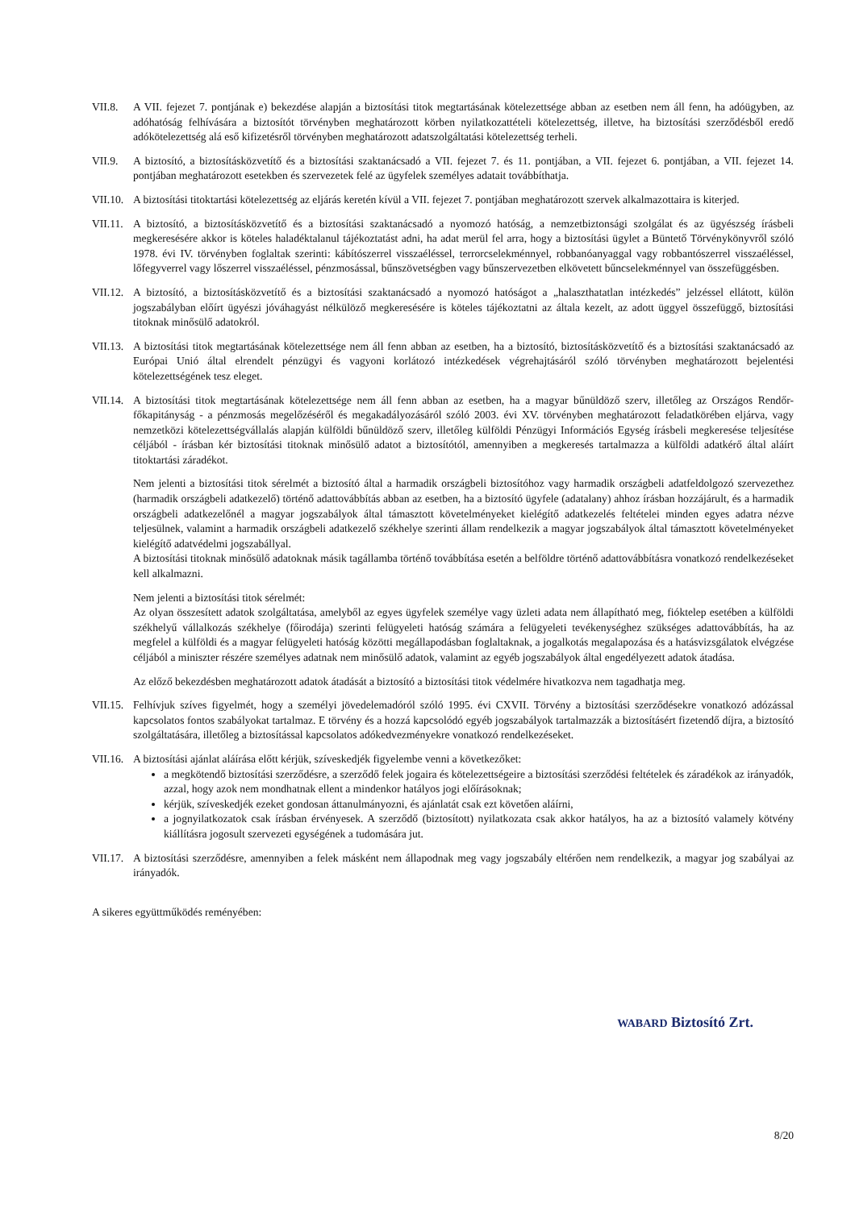VII.8. A VII. fejezet 7. pontjának e) bekezdése alapján a biztosítási titok megtartásának kötelezettsége abban az esetben nem áll fenn, ha adóügyben, az adóhatóság felhívására a biztosítót törvényben meghatározott körben nyilatkozattételi kötelezettség, illetve, ha biztosítási szerződésből eredő adókötelezettség alá eső kifizetésről törvényben meghatározott adatszolgáltatási kötelezettség terheli.
VII.9. A biztosító, a biztosításközvetítő és a biztosítási szaktanácsadó a VII. fejezet 7. és 11. pontjában, a VII. fejezet 6. pontjában, a VII. fejezet 14. pontjában meghatározott esetekben és szervezetek felé az ügyfelek személyes adatait továbbíthatja.
VII.10.
A biztosítási titoktartási kötelezettség az eljárás keretén kívül a VII. fejezet 7. pontjában meghatározott szervek alkalmazottaira is kiterjed.
VII.11.
A biztosító, a biztosításközvetítő és a biztosítási szaktanácsadó a nyomozó hatóság, a nemzetbiztonsági szolgálat és az ügyészség írásbeli megkeresésére akkor is köteles haladéktalanul tájékoztatást adni, ha adat merül fel arra, hogy a biztosítási ügylet a Büntető Törvénykönyvről szóló 1978. évi IV. törvényben foglaltak szerinti: kábítószerrel visszaéléssel, terrorcselekménnyel, robbanóanyaggal vagy robbantószerrel visszaéléssel, lőfegyverrel vagy lőszerrel visszaéléssel, pénzmosással, bűnszövetségben vagy bűnszervezetben elkövetett bűncselekménnyel van összefüggésben.
VII.12.
A biztosító, a biztosításközvetítő és a biztosítási szaktanácsadó a nyomozó hatóságot a „halaszthatatlan intézkedés” jelzéssel ellátott, külön jogszabályban előírt ügyészi jóváhagyást nélkülöző megkeresésére is köteles tájékoztatni az általa kezelt, az adott üggyel összefüggő, biztosítási titoknak minősülő adatokról.
VII.13.
A biztosítási titok megtartásának kötelezettsége nem áll fenn abban az esetben, ha a biztosító, biztosításközvetítő és a biztosítási szaktanácsadó az Európai Unió által elrendelt pénzügyi és vagyoni korlátozó intézkedések végrehajtásáról szóló törvényben meghatározott bejelentési kötelezettségének tesz eleget.
VII.14.
A biztosítási titok megtartásának kötelezettsége nem áll fenn abban az esetben, ha a magyar bűnüldöző szerv, illetőleg az Országos Rendőr-főkapitányság - a pénzmosás megelőzéséről és megakadályozásáról szóló 2003. évi XV. törvényben meghatározott feladatkörében eljárva, vagy nemzetközi kötelezettségvállalás alapján külföldi bűnüldöző szerv, illetőleg külföldi Pénzügyi Információs Egység írásbeli megkeresése teljesítése céljából - írásban kér biztosítási titoknak minősülő adatot a biztosítótól, amennyiben a megkeresés tartalmazza a külföldi adatkérő által aláírt titoktartási záradékot.
Nem jelenti a biztosítási titok sérelmét a biztosító által a harmadik országbeli biztosítóhoz vagy harmadik országbeli adatfeldolgozó szervezethez (harmadik országbeli adatkezelő) történő adattovábbítás abban az esetben, ha a biztosító ügyfele (adatalany) ahhoz írásban hozzájárult, és a harmadik országbeli adatkezelőnél a magyar jogszabályok által támasztott követelményeket kielégítő adatkezelés feltételei minden egyes adatra nézve teljesülnek, valamint a harmadik országbeli adatkezelő székhelye szerinti állam rendelkezik a magyar jogszabályok által támasztott követelményeket kielégítő adatvédelmi jogszabállyal.
A biztosítási titoknak minősülő adatoknak másik tagállamba történő továbbítása esetén a belföldre történő adattovábbításra vonatkozó rendelkezéseket kell alkalmazni.
Nem jelenti a biztosítási titok sérelmét:
Az olyan összesített adatok szolgáltatása, amelyből az egyes ügyfelek személye vagy üzleti adata nem állapítható meg, fióktelep esetében a külföldi székhelyű vállalkozás székhelye (főirodája) szerinti felügyeleti hatóság számára a felügyeleti tevékenységhez szükséges adattovábbítás, ha az megfelel a külföldi és a magyar felügyeleti hatóság közötti megállapodásban foglaltaknak, a jogalkotás megalapozása és a hatásvizsgálatok elvégzése céljából a miniszter részére személyes adatnak nem minősülő adatok, valamint az egyéb jogszabályok által engedélyezett adatok átadása.
Az előző bekezdésben meghatározott adatok átadását a biztosító a biztosítási titok védelmére hivatkozva nem tagadhatja meg.
VII.15.
Felhívjuk szíves figyelmét, hogy a személyi jövedelemadóról szóló 1995. évi CXVII. Törvény a biztosítási szerződésekre vonatkozó adózással kapcsolatos fontos szabályokat tartalmaz. E törvény és a hozzá kapcsolódó egyéb jogszabályok tartalmazzák a biztosításért fizetendő díjra, a biztosító szolgáltatására, illetőleg a biztosítással kapcsolatos adókedvezményekre vonatkozó rendelkezéseket.
VII.16.
A biztosítási ajánlat aláírása előtt kérjük, szíveskedjék figyelembe venni a következőket:
a megkötendő biztosítási szerződésre, a szerződő felek jogaira és kötelezettségeire a biztosítási szerződési feltételek és záradékok az irányadók, azzal, hogy azok nem mondhatnak ellent a mindenkor hatályos jogi előírásoknak;
kérjük, szíveskedjék ezeket gondosan áttanulmányozni, és ajánlatát csak ezt követően aláírni,
a jognyilatkozatok csak írásban érvényesek. A szerződő (biztosított) nyilatkozata csak akkor hatályos, ha az a biztosító valamely kötvény kiállításra jogosult szervezeti egységének a tudomására jut.
VII.17.
A biztosítási szerződésre, amennyiben a felek másként nem állapodnak meg vagy jogszabály eltérően nem rendelkezik, a magyar jog szabályai az irányadók.
A sikeres együttműködés reményében:
WABARD Biztosító Zrt.
8/20